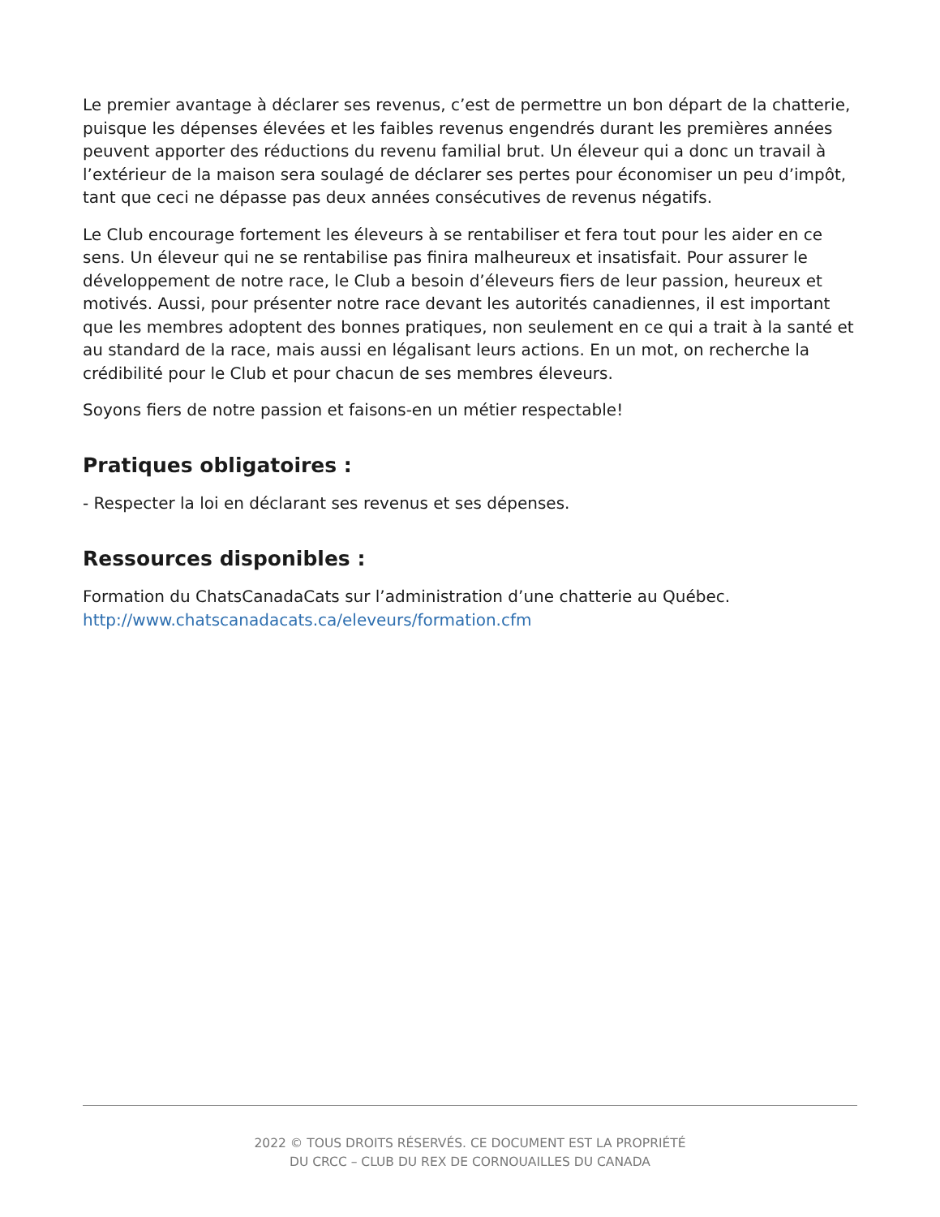Le premier avantage à déclarer ses revenus, c’est de permettre un bon départ de la chatterie, puisque les dépenses élevées et les faibles revenus engendrés durant les premières années peuvent apporter des réductions du revenu familial brut. Un éleveur qui a donc un travail à l’extérieur de la maison sera soulagé de déclarer ses pertes pour économiser un peu d’impôt, tant que ceci ne dépasse pas deux années consécutives de revenus négatifs.
Le Club encourage fortement les éleveurs à se rentabiliser et fera tout pour les aider en ce sens. Un éleveur qui ne se rentabilise pas finira malheureux et insatisfait. Pour assurer le développement de notre race, le Club a besoin d’éleveurs fiers de leur passion, heureux et motivés. Aussi, pour présenter notre race devant les autorités canadiennes, il est important que les membres adoptent des bonnes pratiques, non seulement en ce qui a trait à la santé et au standard de la race, mais aussi en légalisant leurs actions. En un mot, on recherche la crédibilité pour le Club et pour chacun de ses membres éleveurs.
Soyons fiers de notre passion et faisons-en un métier respectable!
Pratiques obligatoires :
- Respecter la loi en déclarant ses revenus et ses dépenses.
Ressources disponibles :
Formation du ChatsCanadaCats sur l’administration d’une chatterie au Québec.
http://www.chatscanadacats.ca/eleveurs/formation.cfm
2022 © TOUS DROITS RÉSERVÉS. CE DOCUMENT EST LA PROPRIÉTÉ
DU CRCC – CLUB DU REX DE CORNOUAILLES DU CANADA